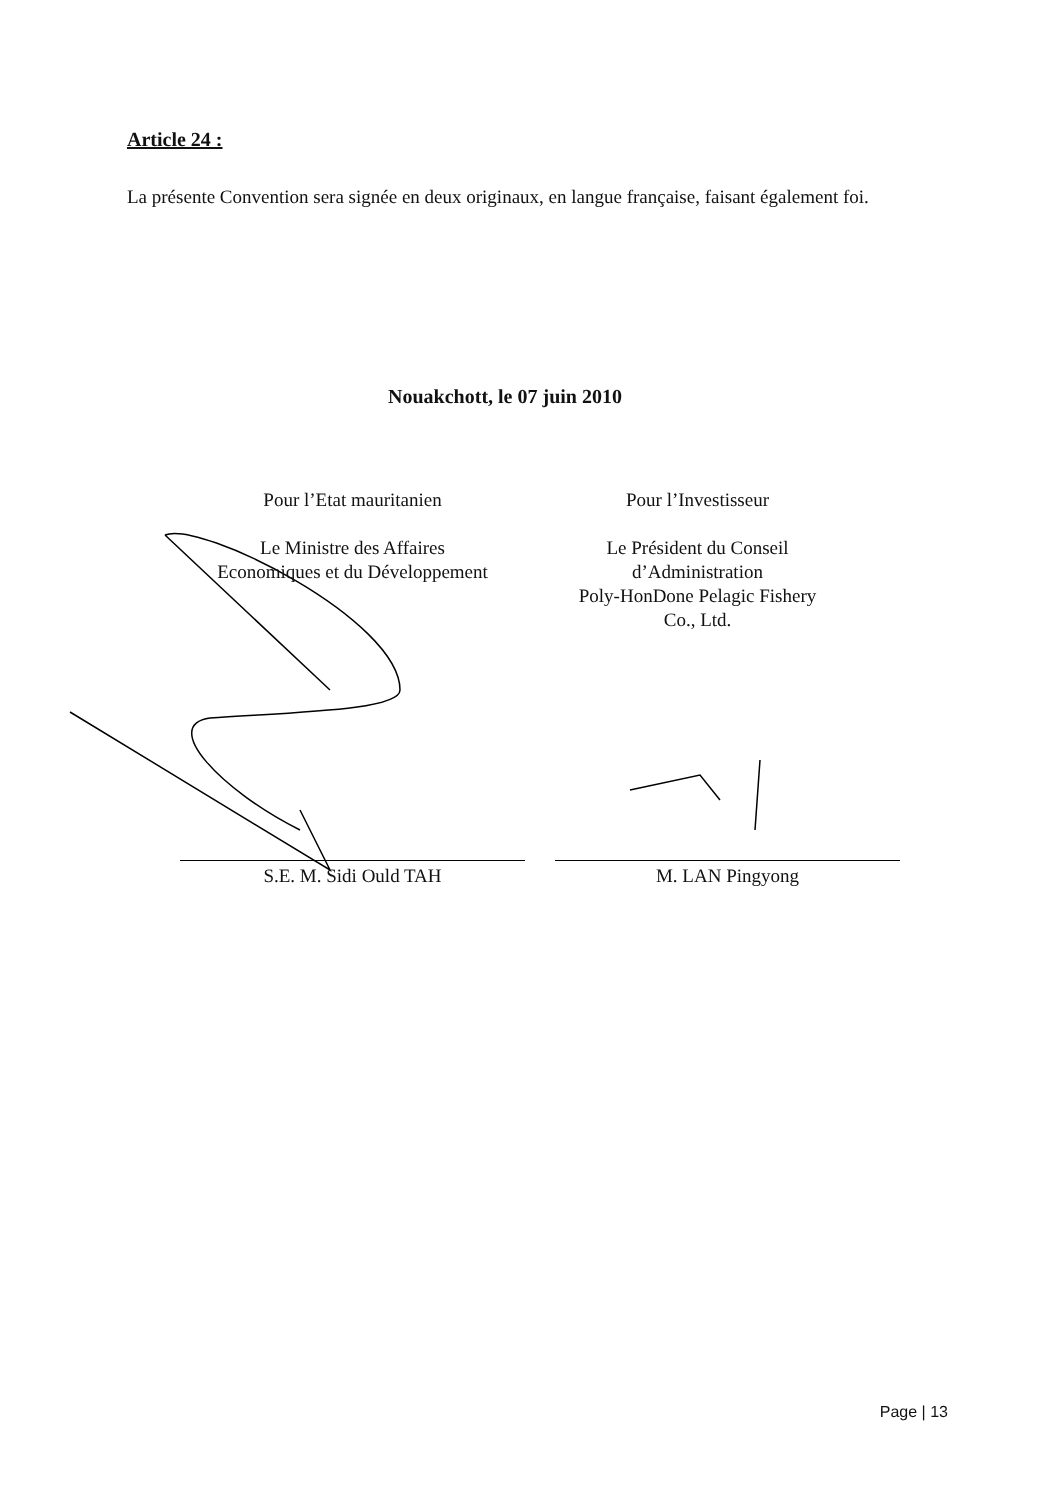Article 24 :
La présente Convention sera signée en deux originaux, en langue française, faisant également foi.
Nouakchott, le 07 juin 2010
Pour l’Etat mauritanien
Le Ministre des Affaires
Economiques et du Développement
Pour l’Investisseur
Le Président du Conseil
d’Administration
Poly-HonDone Pelagic Fishery
Co., Ltd.
S.E. M. Sidi Ould TAH M. LAN Pingyong
Page | 13